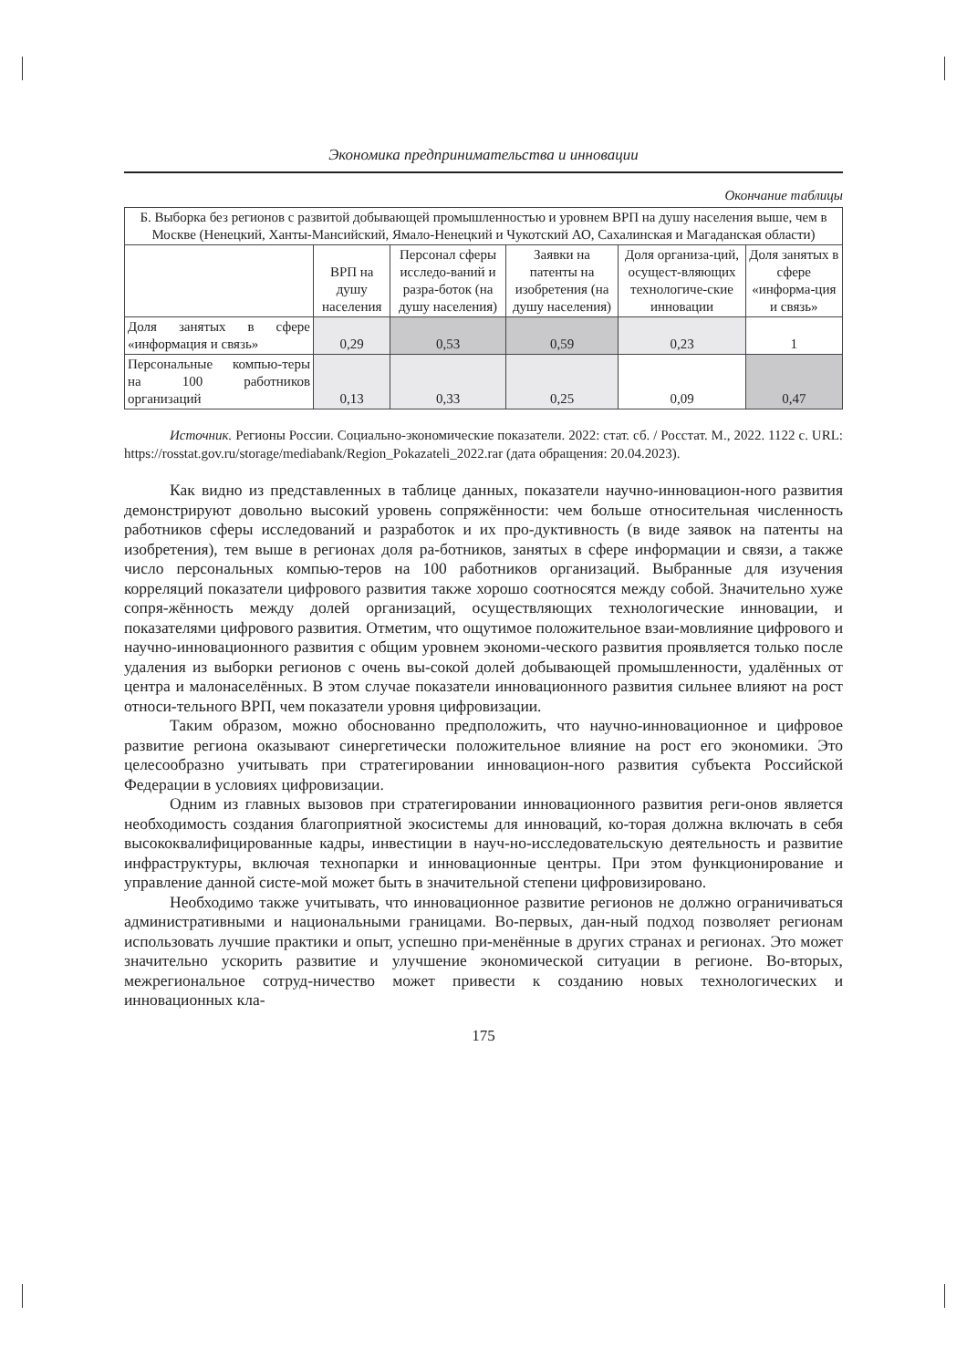Экономика предпринимательства и инновации
Окончание таблицы
| Б. Выборка без регионов с развитой добывающей промышленностью и уровнем ВРП на душу населения выше, чем в Москве (Ненецкий, Ханты-Мансийский, Ямало-Ненецкий и Чукотский АО, Сахалинская и Магаданская области) | | | | | |
| | ВРП на душу населения | Персонал сферы исследо-ваний и разра-боток (на душу населения) | Заявки на патенты на изобретения (на душу населения) | Доля организа-ций, осущест-вляющих технологиче-ские инновации | Доля занятых в сфере «информа-ция и связь» |
| Доля занятых в сфере «информация и связь» | 0,29 | 0,53 | 0,59 | 0,23 | 1 |
| Персональные компью-теры на 100 работников организаций | 0,13 | 0,33 | 0,25 | 0,09 | 0,47 |
Источник. Регионы России. Социально-экономические показатели. 2022: стат. сб. / Росстат. М., 2022. 1122 с. URL: https://rosstat.gov.ru/storage/mediabank/Region_Pokazateli_2022.rar (дата обращения: 20.04.2023).
Как видно из представленных в таблице данных, показатели научно-инновацион-ного развития демонстрируют довольно высокий уровень сопряжённости: чем больше относительная численность работников сферы исследований и разработок и их про-дуктивность (в виде заявок на патенты на изобретения), тем выше в регионах доля ра-ботников, занятых в сфере информации и связи, а также число персональных компью-теров на 100 работников организаций. Выбранные для изучения корреляций показатели цифрового развития также хорошо соотносятся между собой. Значительно хуже сопря-жённость между долей организаций, осуществляющих технологические инновации, и показателями цифрового развития. Отметим, что ощутимое положительное взаи-мовлияние цифрового и научно-инновационного развития с общим уровнем экономи-ческого развития проявляется только после удаления из выборки регионов с очень вы-сокой долей добывающей промышленности, удалённых от центра и малонаселённых. В этом случае показатели инновационного развития сильнее влияют на рост относи-тельного ВРП, чем показатели уровня цифровизации.
Таким образом, можно обоснованно предположить, что научно-инновационное и цифровое развитие региона оказывают синергетически положительное влияние на рост его экономики. Это целесообразно учитывать при стратегировании инновацион-ного развития субъекта Российской Федерации в условиях цифровизации.
Одним из главных вызовов при стратегировании инновационного развития реги-онов является необходимость создания благоприятной экосистемы для инноваций, ко-торая должна включать в себя высококвалифицированные кадры, инвестиции в науч-но-исследовательскую деятельность и развитие инфраструктуры, включая технопарки и инновационные центры. При этом функционирование и управление данной систе-мой может быть в значительной степени цифровизировано.
Необходимо также учитывать, что инновационное развитие регионов не должно ограничиваться административными и национальными границами. Во-первых, дан-ный подход позволяет регионам использовать лучшие практики и опыт, успешно при-менённые в других странах и регионах. Это может значительно ускорить развитие и улучшение экономической ситуации в регионе. Во-вторых, межрегиональное сотруд-ничество может привести к созданию новых технологических и инновационных кла-
175